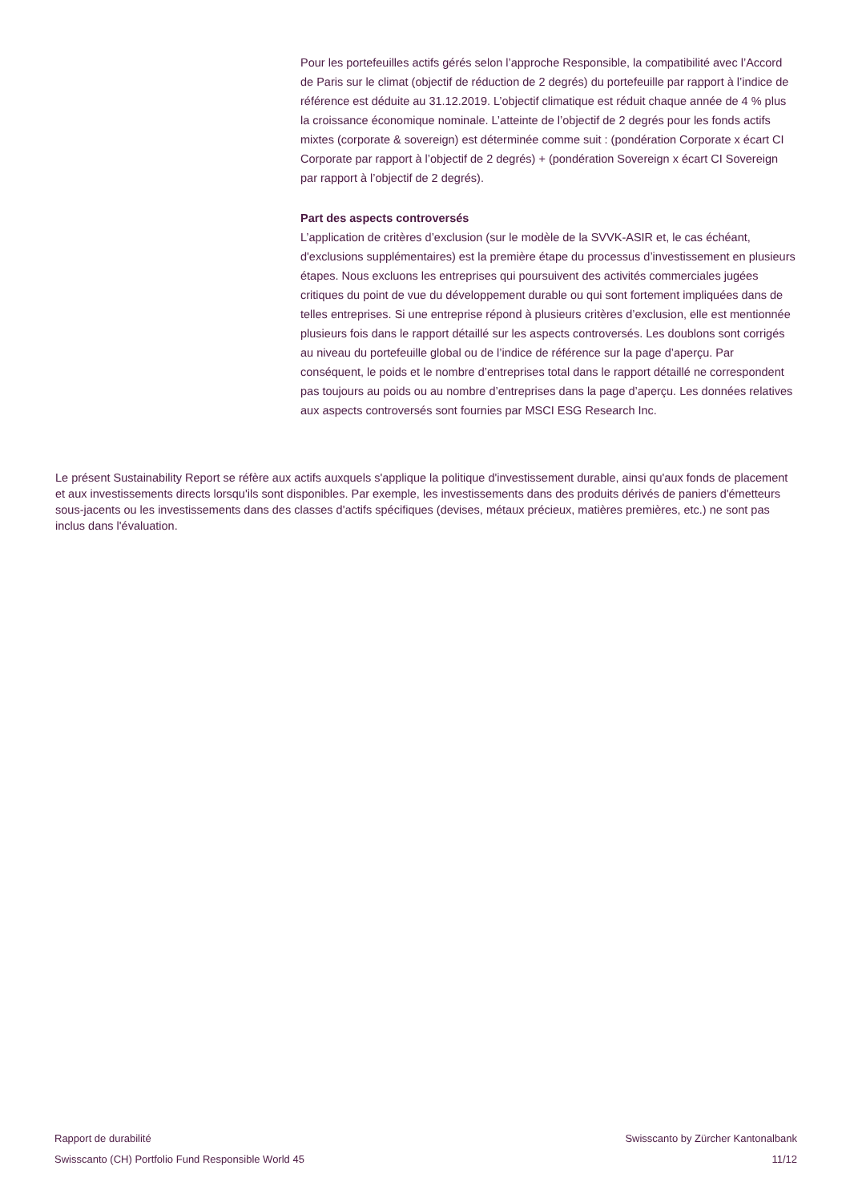Pour les portefeuilles actifs gérés selon l’approche Responsible, la compatibilité avec l’Accord de Paris sur le climat (objectif de réduction de 2 degrés) du portefeuille par rapport à l’indice de référence est déduite au 31.12.2019. L’objectif climatique est réduit chaque année de 4 % plus la croissance économique nominale. L’atteinte de l’objectif de 2 degrés pour les fonds actifs mixtes (corporate & sovereign) est déterminée comme suit : (pondération Corporate x écart CI Corporate par rapport à l’objectif de 2 degrés) + (pondération Sovereign x écart CI Sovereign par rapport à l’objectif de 2 degrés).
Part des aspects controversés
L’application de critères d’exclusion (sur le modèle de la SVVK-ASIR et, le cas échéant, d'exclusions supplémentaires) est la première étape du processus d’investissement en plusieurs étapes. Nous excluons les entreprises qui poursuivent des activités commerciales jugées critiques du point de vue du développement durable ou qui sont fortement impliquées dans de telles entreprises. Si une entreprise répond à plusieurs critères d’exclusion, elle est mentionnée plusieurs fois dans le rapport détaillé sur les aspects controversés. Les doublons sont corrigés au niveau du portefeuille global ou de l’indice de référence sur la page d’aperçu. Par conséquent, le poids et le nombre d’entreprises total dans le rapport détaillé ne correspondent pas toujours au poids ou au nombre d’entreprises dans la page d’aperçu. Les données relatives aux aspects controversés sont fournies par MSCI ESG Research Inc.
Le présent Sustainability Report se réfère aux actifs auxquels s'applique la politique d'investissement durable, ainsi qu'aux fonds de placement et aux investissements directs lorsqu'ils sont disponibles. Par exemple, les investissements dans des produits dérivés de paniers d'émetteurs sous-jacents ou les investissements dans des classes d'actifs spécifiques (devises, métaux précieux, matières premières, etc.) ne sont pas inclus dans l'évaluation.
Rapport de durabilité
Swisscanto (CH) Portfolio Fund Responsible World 45
Swisscanto by Zürcher Kantonalbank
11/12